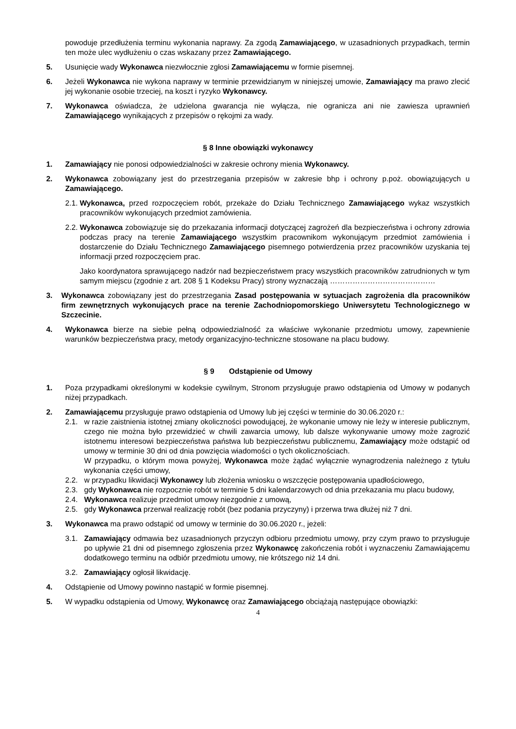powoduje przedłużenia terminu wykonania naprawy. Za zgodą Zamawiającego, w uzasadnionych przypadkach, termin ten może ulec wydłużeniu o czas wskazany przez Zamawiającego.
5. Usunięcie wady Wykonawca niezwłocznie zgłosi Zamawiającemu w formie pisemnej.
6. Jeżeli Wykonawca nie wykona naprawy w terminie przewidzianym w niniejszej umowie, Zamawiający ma prawo zlecić jej wykonanie osobie trzeciej, na koszt i ryzyko Wykonawcy.
7. Wykonawca oświadcza, że udzielona gwarancja nie wyłącza, nie ogranicza ani nie zawiesza uprawnień Zamawiającego wynikających z przepisów o rękojmi za wady.
§ 8 Inne obowiązki wykonawcy
1. Zamawiający nie ponosi odpowiedzialności w zakresie ochrony mienia Wykonawcy.
2. Wykonawca zobowiązany jest do przestrzegania przepisów w zakresie bhp i ochrony p.poż. obowiązujących u Zamawiającego.
2.1.
Wykonawca, przed rozpoczęciem robót, przekaże do Działu Technicznego Zamawiającego wykaz wszystkich pracowników wykonujących przedmiot zamówienia.
2.2.
Wykonawca zobowiązuje się do przekazania informacji dotyczącej zagrożeń dla bezpieczeństwa i ochrony zdrowia podczas pracy na terenie Zamawiającego wszystkim pracownikom wykonującym przedmiot zamówienia i dostarczenie do Działu Technicznego Zamawiającego pisemnego potwierdzenia przez pracowników uzyskania tej informacji przed rozpoczęciem prac.
Jako koordynatora sprawującego nadzór nad bezpieczeństwem pracy wszystkich pracowników zatrudnionych w tym samym miejscu (zgodnie z art. 208 § 1 Kodeksu Pracy) strony wyznaczają ……………………………………
3. Wykonawca zobowiązany jest do przestrzegania Zasad postępowania w sytuacjach zagrożenia dla pracowników firm zewnętrznych wykonujących prace na terenie Zachodniopomorskiego Uniwersytetu Technologicznego w Szczecinie.
4. Wykonawca bierze na siebie pełną odpowiedzialność za właściwe wykonanie przedmiotu umowy, zapewnienie warunków bezpieczeństwa pracy, metody organizacyjno-techniczne stosowane na placu budowy.
§ 9 Odstąpienie od Umowy
1. Poza przypadkami określonymi w kodeksie cywilnym, Stronom przysługuje prawo odstąpienia od Umowy w podanych niżej przypadkach.
2. Zamawiającemu przysługuje prawo odstąpienia od Umowy lub jej części w terminie do 30.06.2020 r.:
2.1. w razie zaistnienia istotnej zmiany okoliczności powodującej, że wykonanie umowy nie leży w interesie publicznym, czego nie można było przewidzieć w chwili zawarcia umowy, lub dalsze wykonywanie umowy może zagrozić istotnemu interesowi bezpieczeństwa państwa lub bezpieczeństwu publicznemu, Zamawiający może odstąpić od umowy w terminie 30 dni od dnia powzięcia wiadomości o tych okolicznościach.
W przypadku, o którym mowa powyżej, Wykonawca może żądać wyłącznie wynagrodzenia należnego z tytułu wykonania części umowy,
2.2. w przypadku likwidacji Wykonawcy lub złożenia wniosku o wszczęcie postępowania upadłościowego,
2.3. gdy Wykonawca nie rozpocznie robót w terminie 5 dni kalendarzowych od dnia przekazania mu placu budowy,
2.4. Wykonawca realizuje przedmiot umowy niezgodnie z umową,
2.5. gdy Wykonawca przerwał realizację robót (bez podania przyczyny) i przerwa trwa dłużej niż 7 dni.
3. Wykonawca ma prawo odstąpić od umowy w terminie do 30.06.2020 r., jeżeli:
3.1. Zamawiający odmawia bez uzasadnionych przyczyn odbioru przedmiotu umowy, przy czym prawo to przysługuje po upływie 21 dni od pisemnego zgłoszenia przez Wykonawcę zakończenia robót i wyznaczeniu Zamawiającemu dodatkowego terminu na odbiór przedmiotu umowy, nie krótszego niż 14 dni.
3.2. Zamawiający ogłosił likwidację.
4. Odstąpienie od Umowy powinno nastąpić w formie pisemnej.
5. W wypadku odstąpienia od Umowy, Wykonawcę oraz Zamawiającego obciążają następujące obowiązki:
4